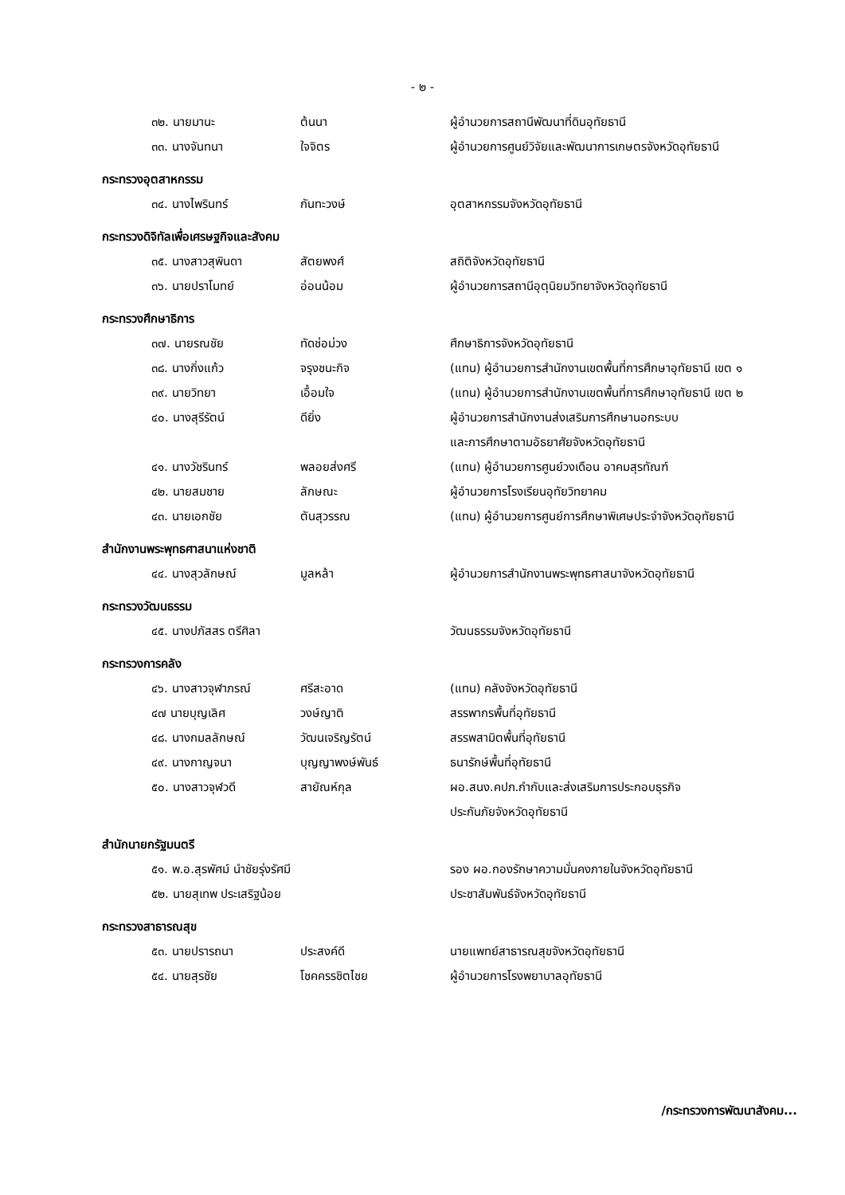- ๒ -
๓๒. นายมานะ ต้นนา ผู้อำนวยการสถานีพัฒนาที่ดินอุทัยธานี
๓๓. นางจันทนา ใจจิตร ผู้อำนวยการศูนย์วิจัยและพัฒนาการเกษตรจังหวัดอุทัยธานี
กระทรวงอุตสาหกรรม
๓๔. นางไพรินทร์ กันทะวงษ์ อุตสาหกรรมจังหวัดอุทัยธานี
กระทรวงดิจิทัลเพื่อเศรษฐกิจและสังคม
๓๕. นางสาวสุพินดา สัตยพงศ์ สถิติจังหวัดอุทัยธานี
๓๖. นายปราโมทย์ อ่อนน้อม ผู้อำนวยการสถานีอุตุนิยมวิทยาจังหวัดอุทัยธานี
กระทรวงศึกษาธิการ
๓๗. นายรณชัย ทัดช่อม่วง ศึกษาธิการจังหวัดอุทัยธานี
๓๘. นางกิ่งแก้ว จรุงชนะกิจ (แทน) ผู้อำนวยการสำนักงานเขตพื้นที่การศึกษาอุทัยธานี เขต ๑
๓๙. นายวิทยา เอื้อมใจ (แทน) ผู้อำนวยการสำนักงานเขตพื้นที่การศึกษาอุทัยธานี เขต ๒
๔๐. นางสุรีรัตน์ ดียิ่ง ผู้อำนวยการสำนักงานส่งเสริมการศึกษานอกระบบ
และการศึกษาตามอัธยาศัยจังหวัดอุทัยธานี
๔๑. นางวัชรินทร์ พลอยส่งศรี (แทน) ผู้อำนวยการศูนย์วงเดือน อาคมสุรทัณฑ์
๔๒. นายสมชาย ลักษณะ ผู้อำนวยการโรงเรียนอุทัยวิทยาคม
๔๓. นายเอกชัย ตันสุวรรณ (แทน) ผู้อำนวยการศูนย์การศึกษาพิเศษประจำจังหวัดอุทัยธานี
สำนักงานพระพุทธศาสนาแห่งชาติ
๔๔. นางสุวลักษณ์ มูลหล้า ผู้อำนวยการสำนักงานพระพุทธศาสนาจังหวัดอุทัยธานี
กระทรวงวัฒนธรรม
๔๕. นางปภัสสร ตรีศิลา วัฒนธรรมจังหวัดอุทัยธานี
กระทรวงการคลัง
๔๖. นางสาวจุฬาภรณ์ ศรีสะอาด (แทน) คลังจังหวัดอุทัยธานี
๔๗ นายบุญเลิศ วงษ์ญาติ สรรพากรพื้นที่อุทัยธานี
๔๘. นางกมลลักษณ์ วัฒนเจริญรัตน์ สรรพสามิตพื้นที่อุทัยธานี
๔๙. นางกาญจนา บุญญาพงษ์พันธ์ ธนารักษ์พื้นที่อุทัยธานี
๕๐. นางสาวจุฬวดี สายัณห์กุล ผอ.สนง.คปภ.กำกับและส่งเสริมการประกอบธุรกิจ
ประกันภัยจังหวัดอุทัยธานี
สำนักนายกรัฐมนตรี
๕๑. พ.อ.สุรพัศม์ นำชัยรุ่งรัศมี รอง ผอ.กองรักษาความมั่นคงภายในจังหวัดอุทัยธานี
๕๒. นายสุเทพ ประเสริฐน้อย ประชาสัมพันธ์จังหวัดอุทัยธานี
กระทรวงสาธารณสุข
๕๓. นายปรารถนา ประสงค์ดี นายแพทย์สาธารณสุขจังหวัดอุทัยธานี
๕๔. นายสุรชัย โชคครรชิตไชย ผู้อำนวยการโรงพยาบาลอุทัยธานี
/กระทรวงการพัฒนาสังคม...